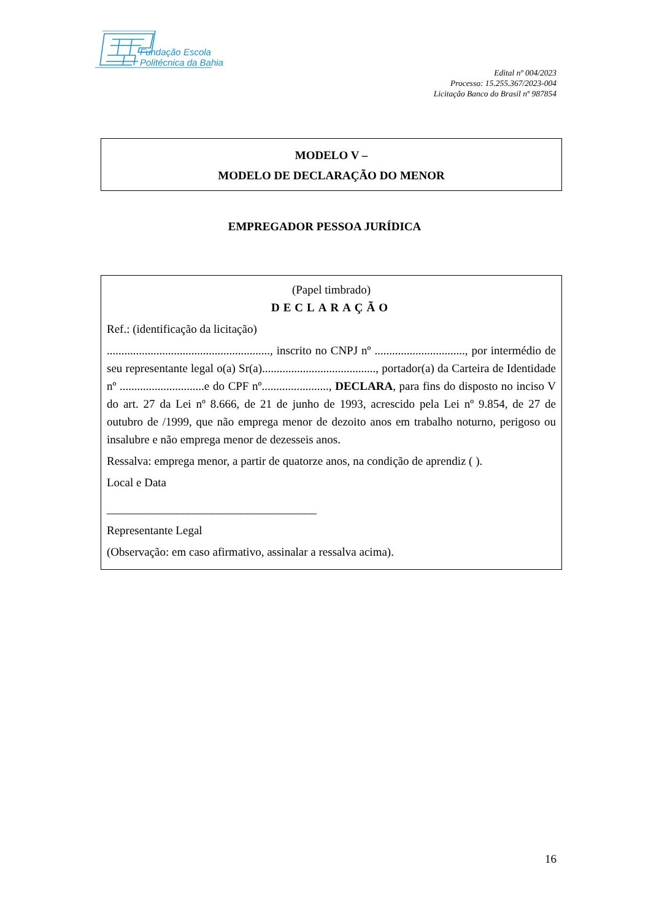Fundação Escola
Politécnica da Bahia
Edital nº 004/2023
Processo: 15.255.367/2023-004
Licitação Banco do Brasil nº 987854
MODELO V –
MODELO DE DECLARAÇÃO DO MENOR
EMPREGADOR PESSOA JURÍDICA
(Papel timbrado)
DECLARAÇÃO
Ref.: (identificação da licitação)
........................................................, inscrito no CNPJ nº ..............................., por intermédio de seu representante legal o(a) Sr(a)......................................., portador(a) da Carteira de Identidade nº .............................e do CPF nº......................., DECLARA, para fins do disposto no inciso V do art. 27 da Lei nº 8.666, de 21 de junho de 1993, acrescido pela Lei nº 9.854, de 27 de outubro de /1999, que não emprega menor de dezoito anos em trabalho noturno, perigoso ou insalubre e não emprega menor de dezesseis anos.
Ressalva: emprega menor, a partir de quatorze anos, na condição de aprendiz ( ).
Local e Data
____________________________________
Representante Legal
(Observação: em caso afirmativo, assinalar a ressalva acima).
16